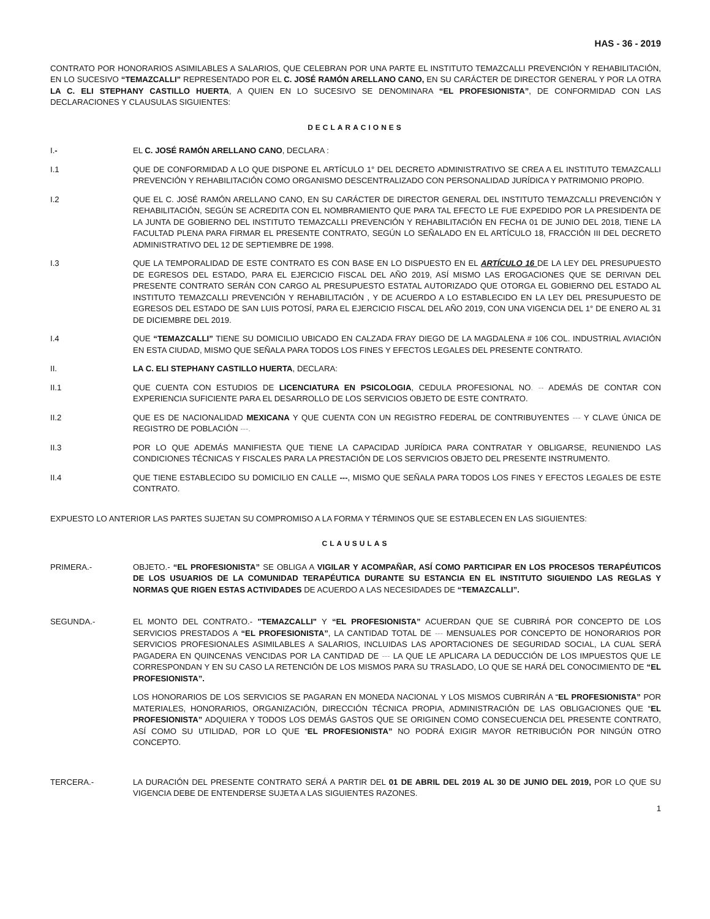HAS - 36 - 2019
CONTRATO POR HONORARIOS ASIMILABLES A SALARIOS, QUE CELEBRAN POR UNA PARTE EL INSTITUTO TEMAZCALLI PREVENCIÓN Y REHABILITACIÓN, EN LO SUCESIVO “TEMAZCALLI” REPRESENTADO POR EL C. JOSÉ RAMÓN ARELLANO CANO, EN SU CARÁCTER DE DIRECTOR GENERAL Y POR LA OTRA LA C. ELI STEPHANY CASTILLO HUERTA, A QUIEN EN LO SUCESIVO SE DENOMINARA “EL PROFESIONISTA”, DE CONFORMIDAD CON LAS DECLARACIONES Y CLAUSULAS SIGUIENTES:
DECLARACIONES
I.- EL C. JOSÉ RAMÓN ARELLANO CANO, DECLARA :
I.1 QUE DE CONFORMIDAD A LO QUE DISPONE EL ARTÍCULO 1° DEL DECRETO ADMINISTRATIVO SE CREA A EL INSTITUTO TEMAZCALLI PREVENCIÓN Y REHABILITACIÓN COMO ORGANISMO DESCENTRALIZADO CON PERSONALIDAD JURÍDICA Y PATRIMONIO PROPIO.
I.2 QUE EL C. JOSÉ RAMÓN ARELLANO CANO, EN SU CARÁCTER DE DIRECTOR GENERAL DEL INSTITUTO TEMAZCALLI PREVENCIÓN Y REHABILITACIÓN, SEGÚN SE ACREDITA CON EL NOMBRAMIENTO QUE PARA TAL EFECTO LE FUE EXPEDIDO POR LA PRESIDENTA DE LA JUNTA DE GOBIERNO DEL INSTITUTO TEMAZCALLI PREVENCIÓN Y REHABILITACIÓN EN FECHA 01 DE JUNIO DEL 2018, TIENE LA FACULTAD PLENA PARA FIRMAR EL PRESENTE CONTRATO, SEGÚN LO SEÑALADO EN EL ARTÍCULO 18, FRACCIÓN III DEL DECRETO ADMINISTRATIVO DEL 12 DE SEPTIEMBRE DE 1998.
I.3 QUE LA TEMPORALIDAD DE ESTE CONTRATO ES CON BASE EN LO DISPUESTO EN EL ARTÍCULO 16 DE LA LEY DEL PRESUPUESTO DE EGRESOS DEL ESTADO, PARA EL EJERCICIO FISCAL DEL AÑO 2019, ASÍ MISMO LAS EROGACIONES QUE SE DERIVAN DEL PRESENTE CONTRATO SERÁN CON CARGO AL PRESUPUESTO ESTATAL AUTORIZADO QUE OTORGA EL GOBIERNO DEL ESTADO AL INSTITUTO TEMAZCALLI PREVENCIÓN Y REHABILITACIÓN , Y DE ACUERDO A LO ESTABLECIDO EN LA LEY DEL PRESUPUESTO DE EGRESOS DEL ESTADO DE SAN LUIS POTOSÍ, PARA EL EJERCICIO FISCAL DEL AÑO 2019, CON UNA VIGENCIA DEL 1° DE ENERO AL 31 DE DICIEMBRE DEL 2019.
I.4 QUE “TEMAZCALLI” TIENE SU DOMICILIO UBICADO EN CALZADA FRAY DIEGO DE LA MAGDALENA # 106 COL. INDUSTRIAL AVIACIÓN EN ESTA CIUDAD, MISMO QUE SEÑALA PARA TODOS LOS FINES Y EFECTOS LEGALES DEL PRESENTE CONTRATO.
II. LA C. ELI STEPHANY CASTILLO HUERTA, DECLARA:
II.1 QUE CUENTA CON ESTUDIOS DE LICENCIATURA EN PSICOLOGIA, CEDULA PROFESIONAL NO. -- ADEMÁS DE CONTAR CON EXPERIENCIA SUFICIENTE PARA EL DESARROLLO DE LOS SERVICIOS OBJETO DE ESTE CONTRATO.
II.2 QUE ES DE NACIONALIDAD MEXICANA Y QUE CUENTA CON UN REGISTRO FEDERAL DE CONTRIBUYENTES --- Y CLAVE ÚNICA DE REGISTRO DE POBLACIÓN ---.
II.3 POR LO QUE ADEMÁS MANIFIESTA QUE TIENE LA CAPACIDAD JURÍDICA PARA CONTRATAR Y OBLIGARSE, REUNIENDO LAS CONDICIONES TÉCNICAS Y FISCALES PARA LA PRESTACIÓN DE LOS SERVICIOS OBJETO DEL PRESENTE INSTRUMENTO.
II.4 QUE TIENE ESTABLECIDO SU DOMICILIO EN CALLE ---, MISMO QUE SEÑALA PARA TODOS LOS FINES Y EFECTOS LEGALES DE ESTE CONTRATO.
EXPUESTO LO ANTERIOR LAS PARTES SUJETAN SU COMPROMISO A LA FORMA Y TÉRMINOS QUE SE ESTABLECEN EN LAS SIGUIENTES:
CLAUSULAS
PRIMERA.- OBJETO.- “EL PROFESIONISTA” SE OBLIGA A VIGILAR Y ACOMPAÑAR, ASÍ COMO PARTICIPAR EN LOS PROCESOS TERAPÉUTICOS DE LOS USUARIOS DE LA COMUNIDAD TERAPÉUTICA DURANTE SU ESTANCIA EN EL INSTITUTO SIGUIENDO LAS REGLAS Y NORMAS QUE RIGEN ESTAS ACTIVIDADES DE ACUERDO A LAS NECESIDADES DE “TEMAZCALLI”.
SEGUNDA.- EL MONTO DEL CONTRATO.- "TEMAZCALLI" Y “EL PROFESIONISTA” ACUERDAN QUE SE CUBRIRÁ POR CONCEPTO DE LOS SERVICIOS PRESTADOS A “EL PROFESIONISTA”, LA CANTIDAD TOTAL DE --- MENSUALES POR CONCEPTO DE HONORARIOS POR SERVICIOS PROFESIONALES ASIMILABLES A SALARIOS, INCLUIDAS LAS APORTACIONES DE SEGURIDAD SOCIAL, LA CUAL SERÁ PAGADERA EN QUINCENAS VENCIDAS POR LA CANTIDAD DE --- LA QUE LE APLICARA LA DEDUCCIÓN DE LOS IMPUESTOS QUE LE CORRESPONDAN Y EN SU CASO LA RETENCIÓN DE LOS MISMOS PARA SU TRASLADO, LO QUE SE HARÁ DEL CONOCIMIENTO DE “EL PROFESIONISTA”.
LOS HONORARIOS DE LOS SERVICIOS SE PAGARAN EN MONEDA NACIONAL Y LOS MISMOS CUBRIRÁN A “EL PROFESIONISTA” POR MATERIALES, HONORARIOS, ORGANIZACIÓN, DIRECCIÓN TÉCNICA PROPIA, ADMINISTRACIÓN DE LAS OBLIGACIONES QUE “EL PROFESIONISTA” ADQUIERA Y TODOS LOS DEMÁS GASTOS QUE SE ORIGINEN COMO CONSECUENCIA DEL PRESENTE CONTRATO, ASÍ COMO SU UTILIDAD, POR LO QUE “EL PROFESIONISTA” NO PODRÁ EXIGIR MAYOR RETRIBUCIÓN POR NINGÚN OTRO CONCEPTO.
TERCERA.- LA DURACIÓN DEL PRESENTE CONTRATO SERÁ A PARTIR DEL 01 DE ABRIL DEL 2019 AL 30 DE JUNIO DEL 2019, POR LO QUE SU VIGENCIA DEBE DE ENTENDERSE SUJETA A LAS SIGUIENTES RAZONES.
1